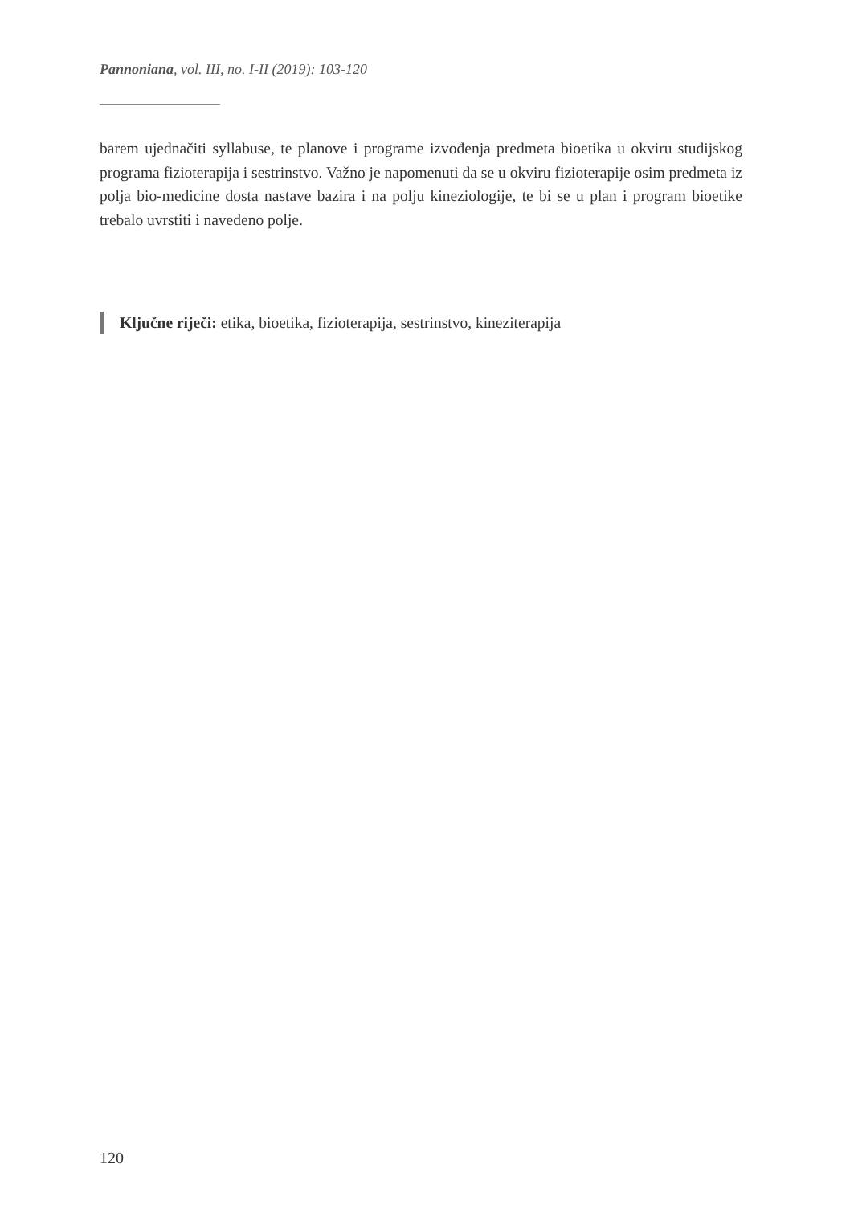Pannoniana, vol. III, no. I-II (2019): 103-120
barem ujednačiti syllabuse, te planove i programe izvođenja predmeta bioetika u okviru studijskog programa fizioterapija i sestrinstvo. Važno je napomenuti da se u okviru fizioterapije osim predmeta iz polja bio-medicine dosta nastave bazira i na polju kineziologije, te bi se u plan i program bioetike trebalo uvrstiti i navedeno polje.
Ključne riječi: etika, bioetika, fizioterapija, sestrinstvo, kineziterapija
120